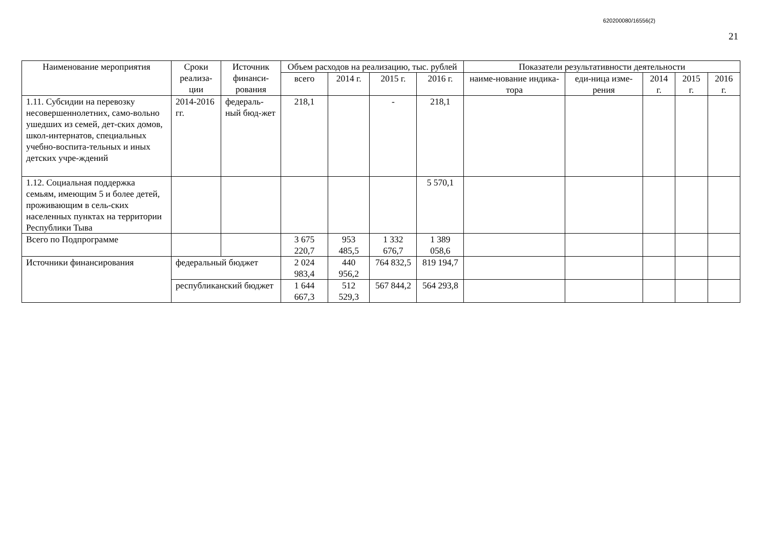620200080/16556(2)
21
| Наименование мероприятия | Сроки реализа-ции | Источник финанси-рования | Объем расходов на реализацию, тыс. рублей | | | | Показатели результативности деятельности | | | | |
| --- | --- | --- | --- | --- | --- | --- | --- | --- | --- | --- | --- |
| | | | всего | 2014 г. | 2015 г. | 2016 г. | наиме-нование индика-тора | еди-ница изме-рения | 2014 г. | 2015 г. | 2016 г. |
| 1.11. Субсидии на перевозку несовершеннолетних, само-вольно ушедших из семей, дет-ских домов, школ-интернатов, специальных учебно-воспита-тельных и иных детских учре-ждений | 2014-2016 гг. | федераль-ный бюд-жет | 218,1 | | - | 218,1 | | | | | |
| 1.12. Социальная поддержка семьям, имеющим 5 и более детей, проживающим в сель-ских населенных пунктах на территории Республики Тыва | | | | | | 5 570,1 | | | | | |
| Всего по Подпрограмме | | | 3 675 220,7 | 953 485,5 | 1 332 676,7 | 1 389 058,6 | | | | | |
| Источники финансирования | федеральный бюджет | | 2 024 983,4 | 440 956,2 | 764 832,5 | 819 194,7 | | | | | |
| | республиканский бюджет | | 1 644 667,3 | 512 529,3 | 567 844,2 | 564 293,8 | | | | | |